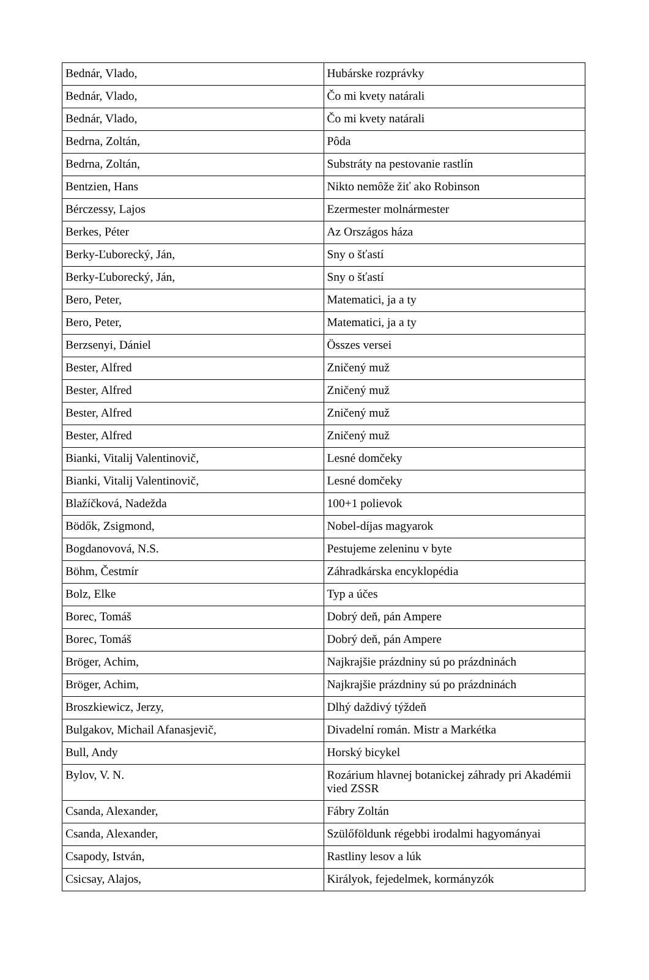| Bednár, Vlado, | Hubárske rozprávky |
| Bednár, Vlado, | Čo mi kvety natárali |
| Bednár, Vlado, | Čo mi kvety natárali |
| Bedrna, Zoltán, | Pôda |
| Bedrna, Zoltán, | Substráty na pestovanie rastlín |
| Bentzien, Hans | Nikto nemôže žiť ako Robinson |
| Bérczessy, Lajos | Ezermester molnármester |
| Berkes, Péter | Az Országos háza |
| Berky-Ľuborecký, Ján, | Sny o šťastí |
| Berky-Ľuborecký, Ján, | Sny o šťastí |
| Bero, Peter, | Matematici, ja a ty |
| Bero, Peter, | Matematici, ja a ty |
| Berzsenyi, Dániel | Összes versei |
| Bester, Alfred | Zničený muž |
| Bester, Alfred | Zničený muž |
| Bester, Alfred | Zničený muž |
| Bester, Alfred | Zničený muž |
| Bianki, Vitalij Valentinovič, | Lesné domčeky |
| Bianki, Vitalij Valentinovič, | Lesné domčeky |
| Blažíčková, Nadežda | 100+1 polievok |
| Bödők, Zsigmond, | Nobel-díjas magyarok |
| Bogdanovová, N.S. | Pestujeme zeleninu v byte |
| Böhm, Čestmír | Záhradkárska encyklopédia |
| Bolz, Elke | Typ a účes |
| Borec, Tomáš | Dobrý deň, pán Ampere |
| Borec, Tomáš | Dobrý deň, pán Ampere |
| Bröger, Achim, | Najkrajšie prázdniny sú po prázdninách |
| Bröger, Achim, | Najkrajšie prázdniny sú po prázdninách |
| Broszkiewicz, Jerzy, | Dlhý daždivý týždeň |
| Bulgakov, Michail Afanasjevič, | Divadelní román. Mistr a Markétka |
| Bull, Andy | Horský bicykel |
| Bylov, V. N. | Rozárium hlavnej botanickej záhrady pri Akadémii vied ZSSR |
| Csanda, Alexander, | Fábry Zoltán |
| Csanda, Alexander, | Szülőföldunk régebbi irodalmi hagyományai |
| Csapody, István, | Rastliny lesov a lúk |
| Csicsay, Alajos, | Királyok, fejedelmek, kormányzók |